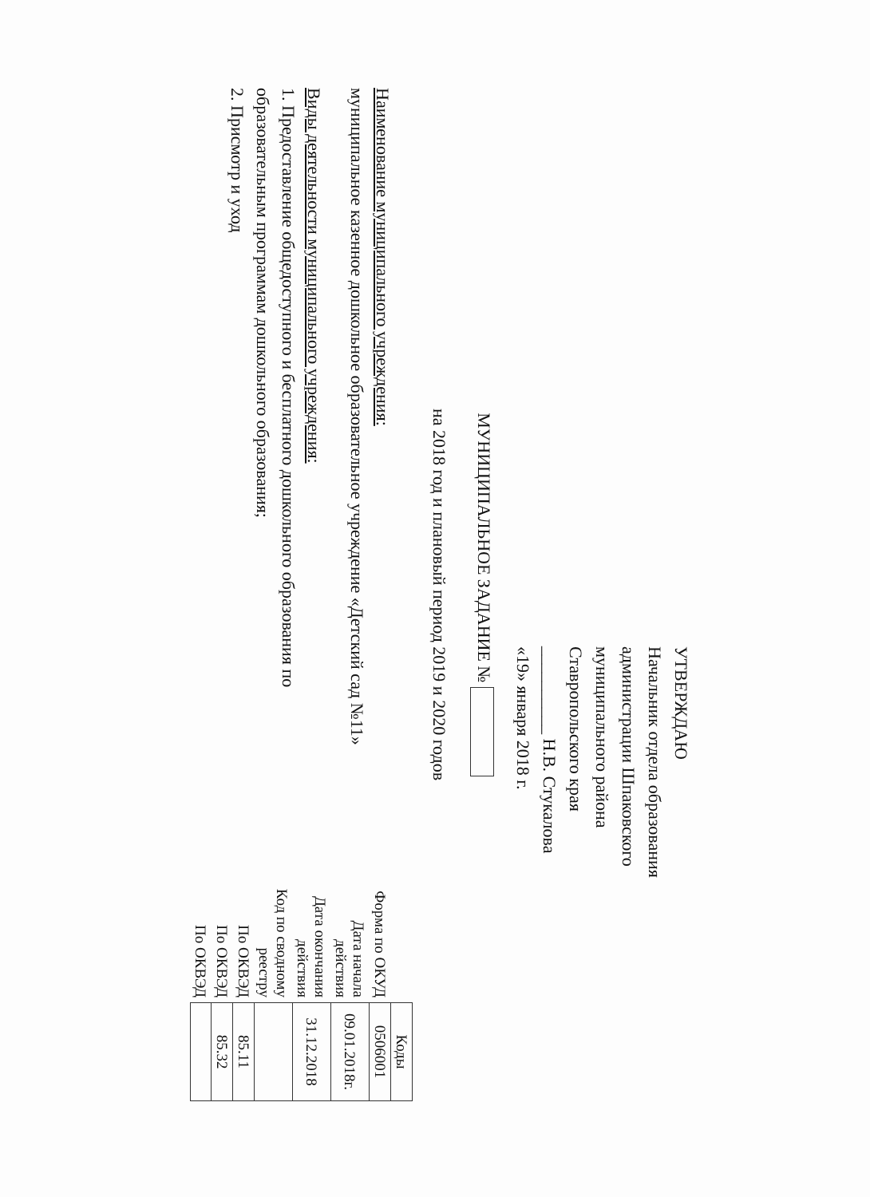УТВЕРЖДАЮ
Начальник отдела образования
администрации Шпаковского
муниципального района
Ставропольского края
__________ Н.В. Стукалова
«19» января 2018 г.
МУНИЦИПАЛЬНОЕ ЗАДАНИЕ №
на 2018 год и плановый период 2019 и 2020 годов
Наименование муниципального учреждения:
муниципальное казенное дошкольное образовательное учреждение «Детский сад №11»
Виды деятельности муниципального учреждения:
1. Предоставление общедоступного и бесплатного дошкольного образования по образовательным программам дошкольного образования;
2. Присмотр и уход
| | Коды |
| Форма по ОКУД | 0506001 |
| Дата начала действия | 09.01.2018г. |
| Дата окончания действия | 31.12.2018 |
| Код по сводному реестру | |
| По ОКВЭД | 85.11 |
| По ОКВЭД | 85.32 |
| По ОКВЭД | |